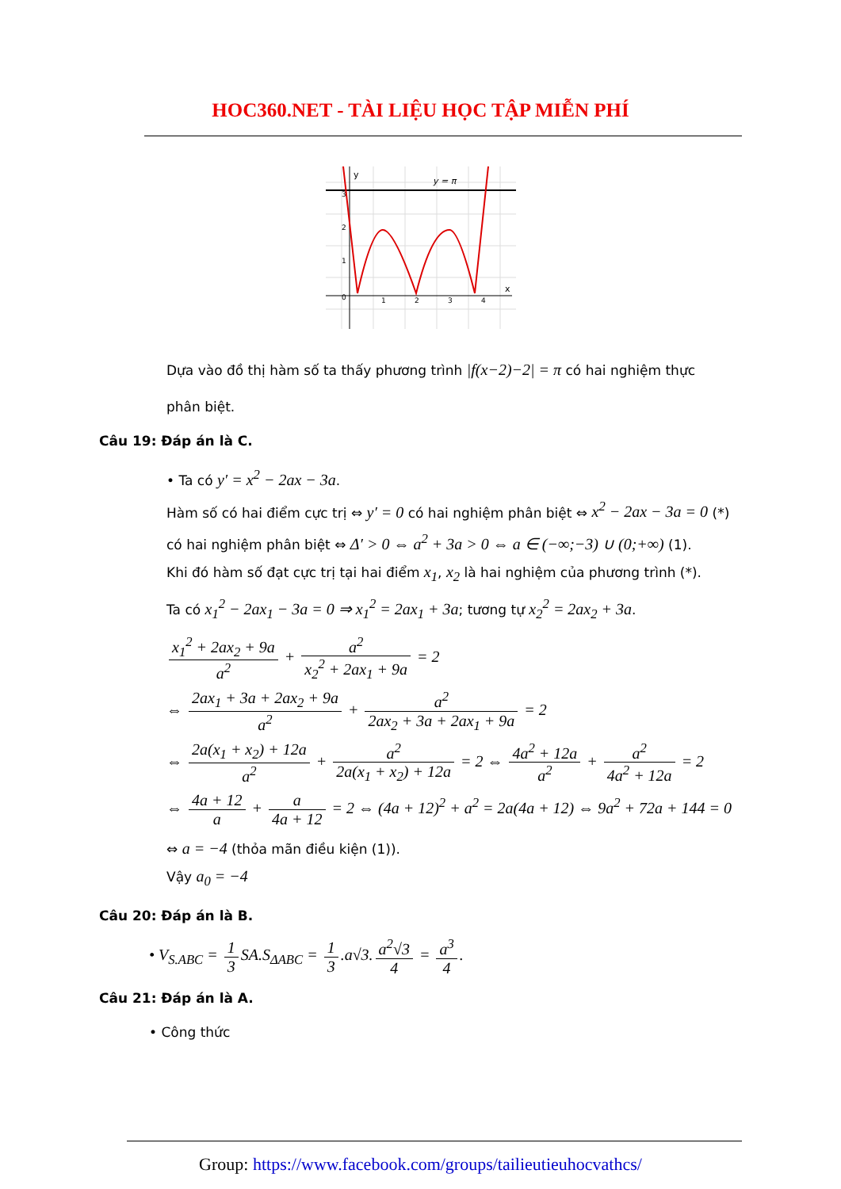HOC360.NET - TÀI LIỆU HỌC TẬP MIỄN PHÍ
y = π
y
x
0
1
2
3
4
3
2
1
Dựa vào đồ thị hàm số ta thấy phương trình |f(x−2)−2| = π có hai nghiệm thực
phân biệt.
Câu 19: Đáp án là C.
• Ta có y′ = x<sup>2</sup> − 2ax − 3a.
Hàm số có hai điểm cực trị ⇔ y′ = 0 có hai nghiệm phân biệt ⇔ x<sup>2</sup> − 2ax − 3a = 0 (*)
có hai nghiệm phân biệt ⇔ Δ′ > 0 ⇔ a<sup>2</sup> + 3a > 0 ⇔ a ∈ (−∞;−3) ∪ (0;+∞) (1).
Khi đó hàm số đạt cực trị tại hai điểm x<sub>1</sub>, x<sub>2</sub> là hai nghiệm của phương trình (*).
Ta có x<sub>1</sub><sup>2</sup> − 2ax<sub>1</sub> − 3a = 0 ⇒ x<sub>1</sub><sup>2</sup> = 2ax<sub>1</sub> + 3a; tương tự x<sub>2</sub><sup>2</sup> = 2ax<sub>2</sub> + 3a.
x<sub>1</sub><sup>2</sup> + 2ax<sub>2</sub> + 9a a<sup>2</sup> + a<sup>2</sup> x<sub>2</sub><sup>2</sup> + 2ax<sub>1</sub> + 9a = 2
⇔ 2ax<sub>1</sub> + 3a + 2ax<sub>2</sub> + 9a a<sup>2</sup> + a<sup>2</sup> 2ax<sub>2</sub> + 3a + 2ax<sub>1</sub> + 9a = 2
⇔ 2a(x<sub>1</sub> + x<sub>2</sub>) + 12a a<sup>2</sup> + a<sup>2</sup> 2a(x<sub>1</sub> + x<sub>2</sub>) + 12a = 2 ⇔ 4a<sup>2</sup> + 12a a<sup>2</sup> + a<sup>2</sup> 4a<sup>2</sup> + 12a = 2
⇔ 4a + 12 a + a 4a + 12 = 2 ⇔ (4a + 12)<sup>2</sup> + a<sup>2</sup> = 2a(4a + 12) ⇔ 9a<sup>2</sup> + 72a + 144 = 0
⇔ a = −4 (thỏa mãn điều kiện (1)).
Vậy a<sub>0</sub> = −4
Câu 20: Đáp án là B.
• V<sub>S.ABC</sub> = 1 3 SA.S<sub>ΔABC</sub> = 1 3.a√3. a<sup>2</sup>√3 4 = a<sup>3</sup> 4.
Câu 21: Đáp án là A.
• Công thức
Group: https://www.facebook.com/groups/tailieutieuhocvathcs/